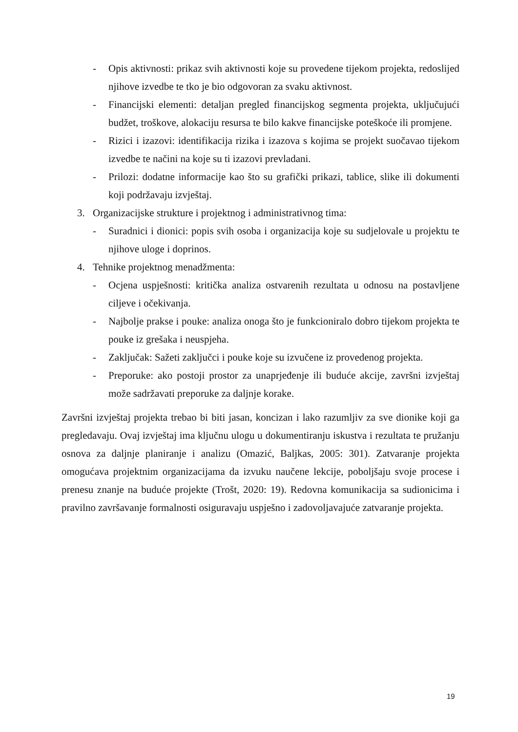- Opis aktivnosti: prikaz svih aktivnosti koje su provedene tijekom projekta, redoslijed njihove izvedbe te tko je bio odgovoran za svaku aktivnost.
- Financijski elementi: detaljan pregled financijskog segmenta projekta, uključujući budžet, troškove, alokaciju resursa te bilo kakve financijske poteškoće ili promjene.
- Rizici i izazovi: identifikacija rizika i izazova s kojima se projekt suočavao tijekom izvedbe te načini na koje su ti izazovi prevladani.
- Prilozi: dodatne informacije kao što su grafički prikazi, tablice, slike ili dokumenti koji podržavaju izvještaj.
3. Organizacijske strukture i projektnog i administrativnog tima:
- Suradnici i dionici: popis svih osoba i organizacija koje su sudjelovale u projektu te njihove uloge i doprinos.
4. Tehnike projektnog menadžmenta:
- Ocjena uspješnosti: kritička analiza ostvarenih rezultata u odnosu na postavljene ciljeve i očekivanja.
- Najbolje prakse i pouke: analiza onoga što je funkcioniralo dobro tijekom projekta te pouke iz grešaka i neuspjeha.
- Zaključak: Sažeti zaključci i pouke koje su izvučene iz provedenog projekta.
- Preporuke: ako postoji prostor za unaprjeđenje ili buduće akcije, završni izvještaj može sadržavati preporuke za daljnje korake.
Završni izvještaj projekta trebao bi biti jasan, koncizan i lako razumljiv za sve dionike koji ga pregledavaju. Ovaj izvještaj ima ključnu ulogu u dokumentiranju iskustva i rezultata te pružanju osnova za daljnje planiranje i analizu (Omazić, Baljkas, 2005: 301). Zatvaranje projekta omogućava projektnim organizacijama da izvuku naučene lekcije, poboljšaju svoje procese i prenesu znanje na buduće projekte (Trošt, 2020: 19). Redovna komunikacija sa sudionicima i pravilno završavanje formalnosti osiguravaju uspješno i zadovoljavajuće zatvaranje projekta.
19